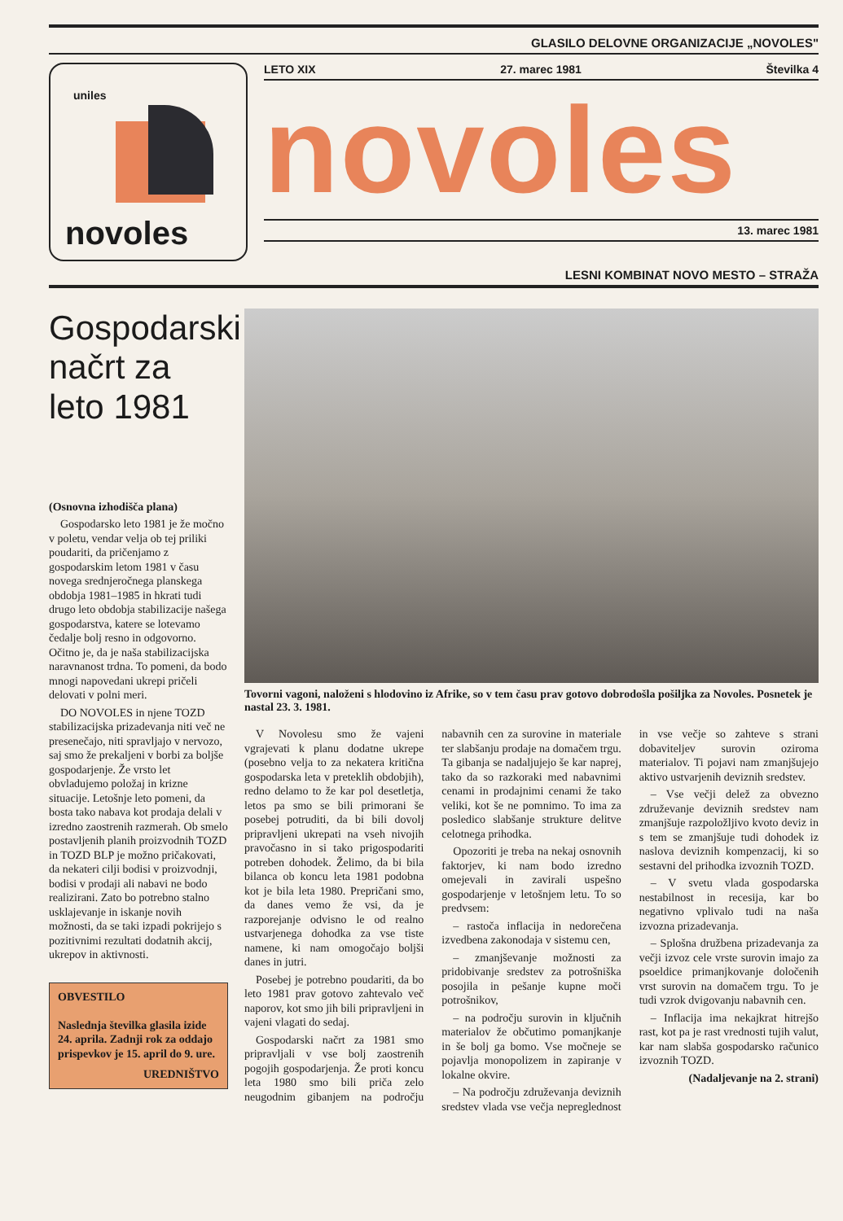GLASILO DELOVNE ORGANIZACIJE „NOVOLES"
uniles
novoles
LETO XIX 27. marec 1981 Številka 4
novoles
13. marec 1981
LESNI KOMBINAT NOVO MESTO – STRAŽA
Gospodarski načrt za leto 1981
(Osnovna izhodišča plana)
Gospodarsko leto 1981 je že močno v poletu, vendar velja ob tej priliki poudariti, da pričenjamo z gospodarskim letom 1981 v času novega srednjeročnega planskega obdobja 1981–1985 in hkrati tudi drugo leto obdobja stabilizacije našega gospodarstva, katere se lotevamo čedalje bolj resno in odgovorno. Očitno je, da je naša stabilizacijska naravnanost trdna. To pomeni, da bodo mnogi napovedani ukrepi pričeli delovati v polni meri.
DO NOVOLES in njene TOZD stabilizacijska prizadevanja niti več ne presenečajo, niti spravljajo v nervozo, saj smo že prekaljeni v borbi za boljše gospodarjenje. Že vrsto let obvladujemo položaj in krizne situacije. Letošnje leto pomeni, da bosta tako nabava kot prodaja delali v izredno zaostrenih razmerah. Ob smelo postavljenih planih proizvodnih TOZD in TOZD BLP je možno pričakovati, da nekateri cilji bodisi v proizvodnji, bodisi v prodaji ali nabavi ne bodo realizirani. Zato bo potrebno stalno usklajevanje in iskanje novih možnosti, da se taki izpadi pokrijejo s pozitivnimi rezultati dodatnih akcij, ukrepov in aktivnosti.
OBVESTILO
Naslednja številka glasila izide 24. aprila. Zadnji rok za oddajo prispevkov je 15. april do 9. ure.
UREDNIŠTVO
Tovorni vagoni, naloženi s hlodovino iz Afrike, so v tem času prav gotovo dobrodošla pošiljka za Novoles. Posnetek je nastal 23. 3. 1981.
V Novolesu smo že vajeni vgrajevati k planu dodatne ukrepe (posebno velja to za nekatera kritična gospodarska leta v preteklih obdobjih), redno delamo to že kar pol desetletja, letos pa smo se bili primorani še posebej potruditi, da bi bili dovolj pripravljeni ukrepati na vseh nivojih pravočasno in si tako prigospodariti potreben dohodek. Želimo, da bi bila bilanca ob koncu leta 1981 podobna kot je bila leta 1980. Prepričani smo, da danes vemo že vsi, da je razporejanje odvisno le od realno ustvarjenega dohodka za vse tiste namene, ki nam omogočajo boljši danes in jutri.
Posebej je potrebno poudariti, da bo leto 1981 prav gotovo zahtevalo več naporov, kot smo jih bili pripravljeni in vajeni vlagati do sedaj.
Gospodarski načrt za 1981 smo pripravljali v vse bolj zaostrenih pogojih gospodarjenja. Že proti koncu leta 1980 smo bili priča zelo neugodnim gibanjem na področju nabavnih cen za surovine in materiale ter slabšanju prodaje na domačem trgu. Ta gibanja se nadaljujejo še kar naprej, tako da so razkoraki med nabavnimi cenami in prodajnimi cenami že tako veliki, kot še ne pomnimo. To ima za posledico slabšanje strukture delitve celotnega prihodka.
Opozoriti je treba na nekaj osnovnih faktorjev, ki nam bodo izredno omejevali in zavirali uspešno gospodarjenje v letošnjem letu. To so predvsem:
– rastoča inflacija in nedorečena izvedbena zakonodaja v sistemu cen,
– zmanjševanje možnosti za pridobivanje sredstev za potrošniška posojila in pešanje kupne moči potrošnikov,
– na področju surovin in ključnih materialov že občutimo pomanjkanje in še bolj ga bomo. Vse močneje se pojavlja monopolizem in zapiranje v lokalne okvire.
– Na področju združevanja deviznih sredstev vlada vse večja nepreglednost in vse večje so zahteve s strani dobaviteljev surovin oziroma materialov. Ti pojavi nam zmanjšujejo aktivo ustvarjenih deviznih sredstev.
– Vse večji delež za obvezno združevanje deviznih sredstev nam zmanjšuje razpoložljivo kvoto deviz in s tem se zmanjšuje tudi dohodek iz naslova deviznih kompenzacij, ki so sestavni del prihodka izvoznih TOZD.
– V svetu vlada gospodarska nestabilnost in recesija, kar bo negativno vplivalo tudi na naša izvozna prizadevanja.
– Splošna družbena prizadevanja za večji izvoz cele vrste surovin imajo za psoeldice primanjkovanje določenih vrst surovin na domačem trgu. To je tudi vzrok dvigovanju nabavnih cen.
– Inflacija ima nekajkrat hitrejšo rast, kot pa je rast vrednosti tujih valut, kar nam slabša gospodarsko računico izvoznih TOZD.
(Nadaljevanje na 2. strani)